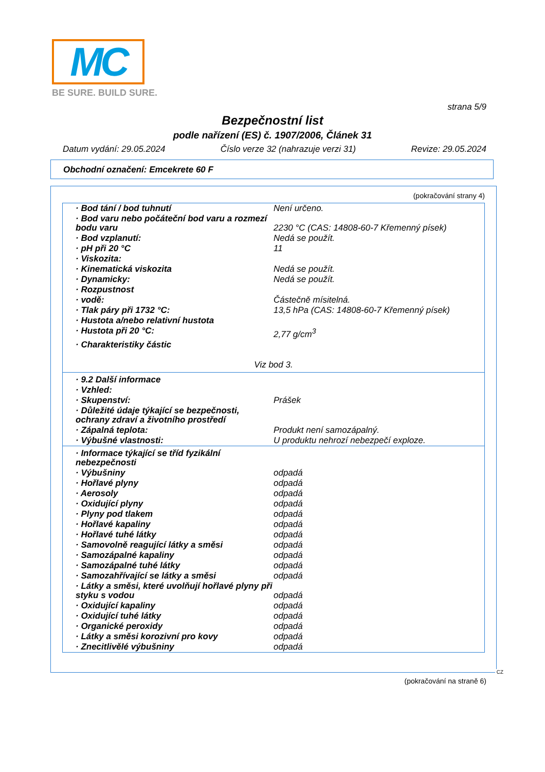MC
BE SURE. BUILD SURE.
strana 5/9
Bezpečnostní list
podle nařízení (ES) č. 1907/2006, Článek 31
Datum vydání: 29.05.2024 Číslo verze 32 (nahrazuje verzi 31) Revize: 29.05.2024
Obchodní označení: Emcekrete 60 F
(pokračování strany 4)
| · Bod tání / bod tuhnutí | Není určeno. |
| · Bod varu nebo počáteční bod varu a rozmezí bodu varu | 2230 °C (CAS: 14808-60-7 Křemenný písek) |
| · Bod vzplanutí: | Nedá se použít. |
| · pH při 20 °C | 11 |
| · Viskozita: | |
| · Kinematická viskozita | Nedá se použít. |
| · Dynamicky: | Nedá se použít. |
| · Rozpustnost | |
| · vodě: | Částečně mísitelná. |
| · Tlak páry při 1732 °C: | 13,5 hPa (CAS: 14808-60-7 Křemenný písek) |
| · Hustota a/nebo relativní hustota | |
| · Hustota při 20 °C: | 2,77 g/cm<sup>3</sup> |
| · Charakteristiky částic | |
| Viz bod 3. | |
| · 9.2 Další informace | |
| · Vzhled: | |
| · Skupenství: | Prášek |
| · Důležité údaje týkající se bezpečnosti, ochrany zdraví a životního prostředí | |
| · Zápalná teplota: | Produkt není samozápalný. |
| · Výbušné vlastnosti: | U produktu nehrozí nebezpečí exploze. |
| · Informace týkající se tříd fyzikální nebezpečnosti | |
| · Výbušniny | odpadá |
| · Hořlavé plyny | odpadá |
| · Aerosoly | odpadá |
| · Oxidující plyny | odpadá |
| · Plyny pod tlakem | odpadá |
| · Hořlavé kapaliny | odpadá |
| · Hořlavé tuhé látky | odpadá |
| · Samovolně reagující látky a směsi | odpadá |
| · Samozápalné kapaliny | odpadá |
| · Samozápalné tuhé látky | odpadá |
| · Samozahřívající se látky a směsi | odpadá |
| · Látky a směsi, které uvolňují hořlavé plyny při styku s vodou | odpadá |
| · Oxidující kapaliny | odpadá |
| · Oxidující tuhé látky | odpadá |
| · Organické peroxidy | odpadá |
| · Látky a směsi korozivní pro kovy | odpadá |
| · Znecitlivělé výbušniny | odpadá |
CZ
(pokračování na straně 6)